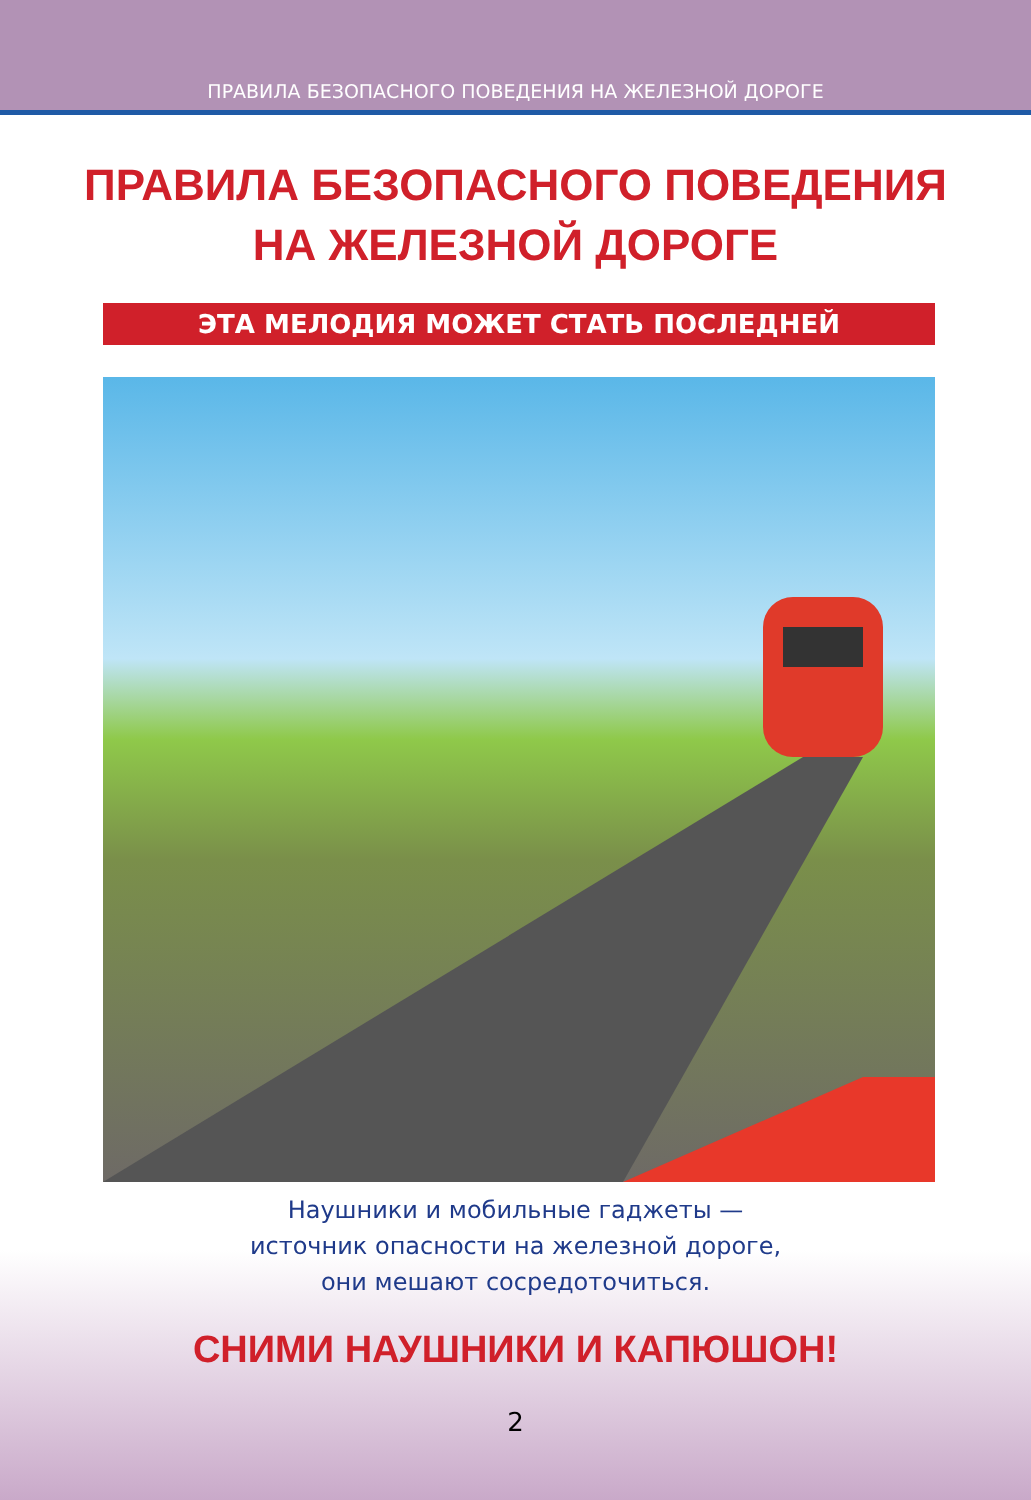ПРАВИЛА БЕЗОПАСНОГО ПОВЕДЕНИЯ НА ЖЕЛЕЗНОЙ ДОРОГЕ
ПРАВИЛА БЕЗОПАСНОГО ПОВЕДЕНИЯ
НА ЖЕЛЕЗНОЙ ДОРОГЕ
ЭТА МЕЛОДИЯ МОЖЕТ СТАТЬ ПОСЛЕДНЕЙ
Наушники и мобильные гаджеты —
источник опасности на железной дороге,
они мешают сосредоточиться.
СНИМИ НАУШНИКИ И КАПЮШОН!
2